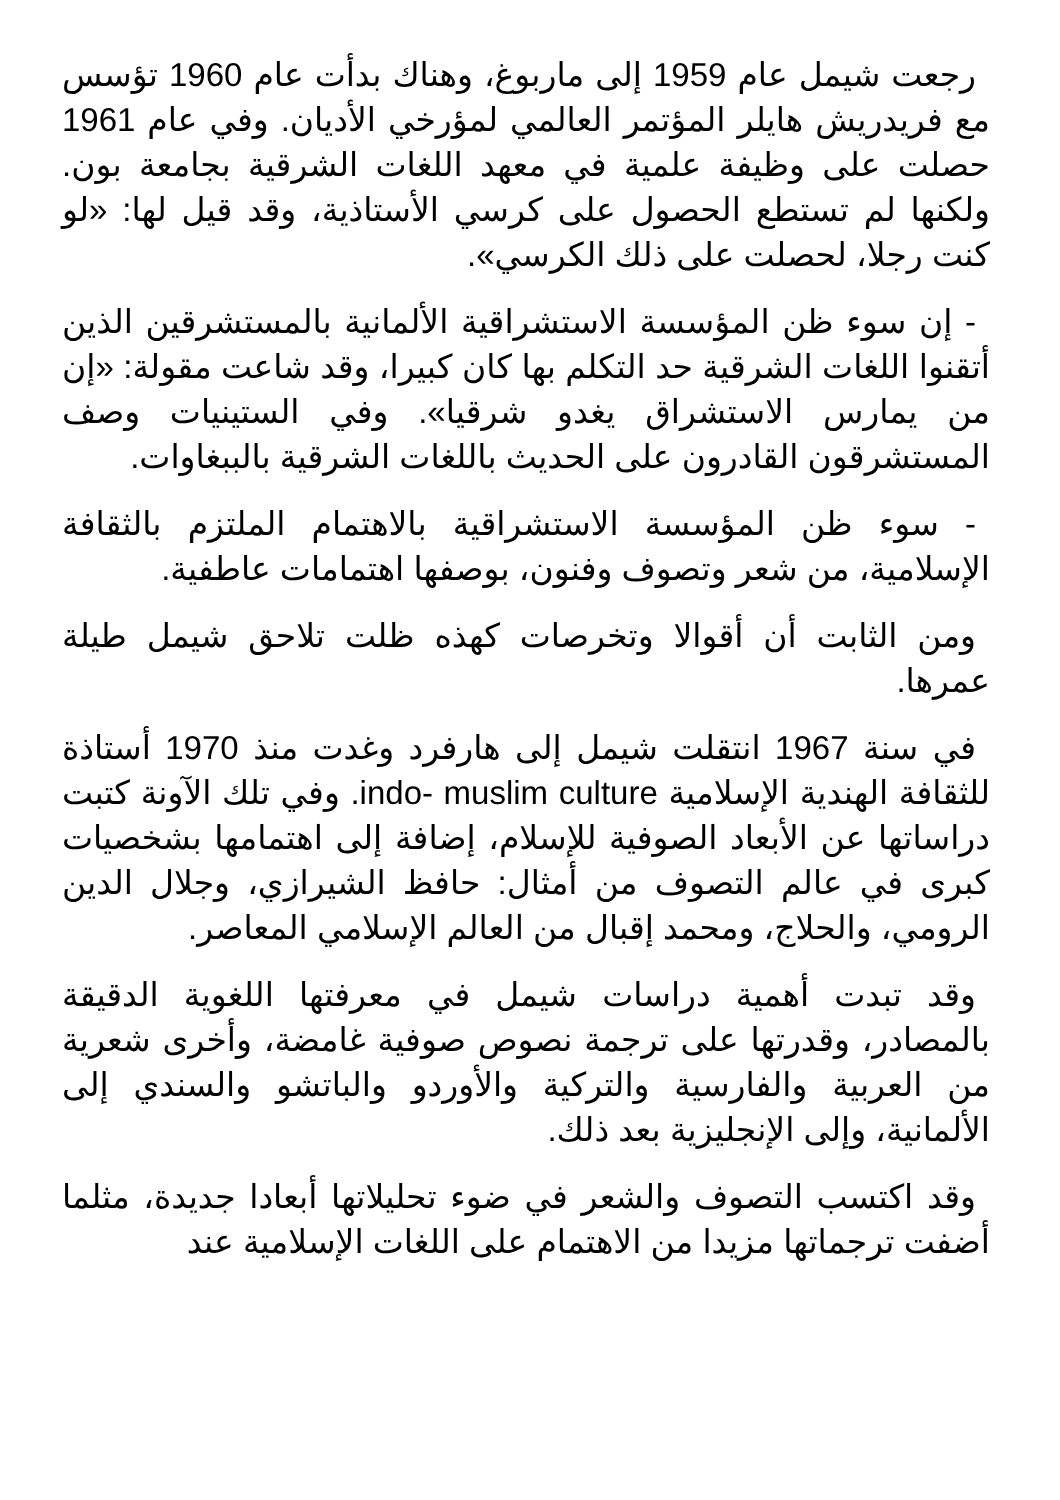رجعت شيمل عام 1959 إلى ماربوغ، وهناك بدأت عام 1960 تؤسس مع فريدريش هايلر المؤتمر العالمي لمؤرخي الأديان. وفي عام 1961 حصلت على وظيفة علمية في معهد اللغات الشرقية بجامعة بون. ولكنها لم تستطع الحصول على كرسي الأستاذية، وقد قيل لها: «لو كنت رجلا، لحصلت على ذلك الكرسي».
- إن سوء ظن المؤسسة الاستشراقية الألمانية بالمستشرقين الذين أتقنوا اللغات الشرقية حد التكلم بها كان كبيرا، وقد شاعت مقولة: «إن من يمارس الاستشراق يغدو شرقيا». وفي الستينيات وصف المستشرقون القادرون على الحديث باللغات الشرقية بالببغاوات.
- سوء ظن المؤسسة الاستشراقية بالاهتمام الملتزم بالثقافة الإسلامية، من شعر وتصوف وفنون، بوصفها اهتمامات عاطفية.
ومن الثابت أن أقوالا وتخرصات كهذه ظلت تلاحق شيمل طيلة عمرها.
في سنة 1967 انتقلت شيمل إلى هارفرد وغدت منذ 1970 أستاذة للثقافة الهندية الإسلامية indo- muslim culture. وفي تلك الآونة كتبت دراساتها عن الأبعاد الصوفية للإسلام، إضافة إلى اهتمامها بشخصيات كبرى في عالم التصوف من أمثال: حافظ الشيرازي، وجلال الدين الرومي، والحلاج، ومحمد إقبال من العالم الإسلامي المعاصر.
وقد تبدت أهمية دراسات شيمل في معرفتها اللغوية الدقيقة بالمصادر، وقدرتها على ترجمة نصوص صوفية غامضة، وأخرى شعرية من العربية والفارسية والتركية والأوردو والباتشو والسندي إلى الألمانية، وإلى الإنجليزية بعد ذلك.
وقد اكتسب التصوف والشعر في ضوء تحليلاتها أبعادا جديدة، مثلما أضفت ترجماتها مزيدا من الاهتمام على اللغات الإسلامية عند